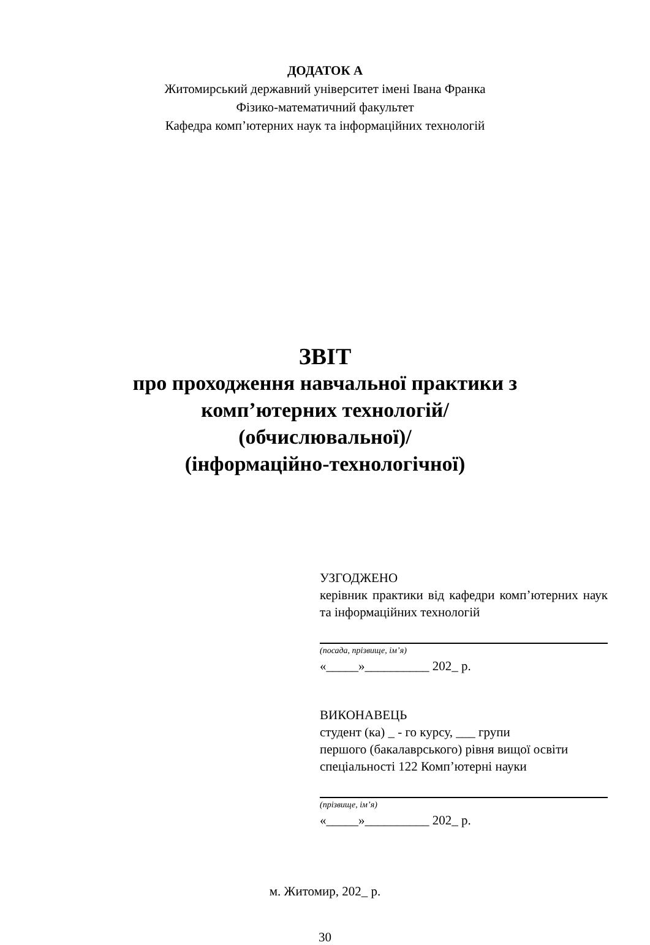ДОДАТОК А
Житомирський державний університет імені Івана Франка
Фізико-математичний факультет
Кафедра комп’ютерних наук та інформаційних технологій
ЗВІТ
про проходження навчальної практики з
комп’ютерних технологій/
(обчислювальної)/
(інформаційно-технологічної)
УЗГОДЖЕНО
керівник практики від кафедри комп’ютерних наук та інформаційних технологій
(посада, прізвище, ім’я)
«_____»__________ 202_ р.
ВИКОНАВЕЦЬ
студент (ка) _ - го курсу, ___ групи
першого (бакалаврського) рівня вищої освіти
спеціальності 122 Комп’ютерні науки
(прізвище, ім’я)
«_____»__________ 202_ р.
м. Житомир, 202_ р.
30